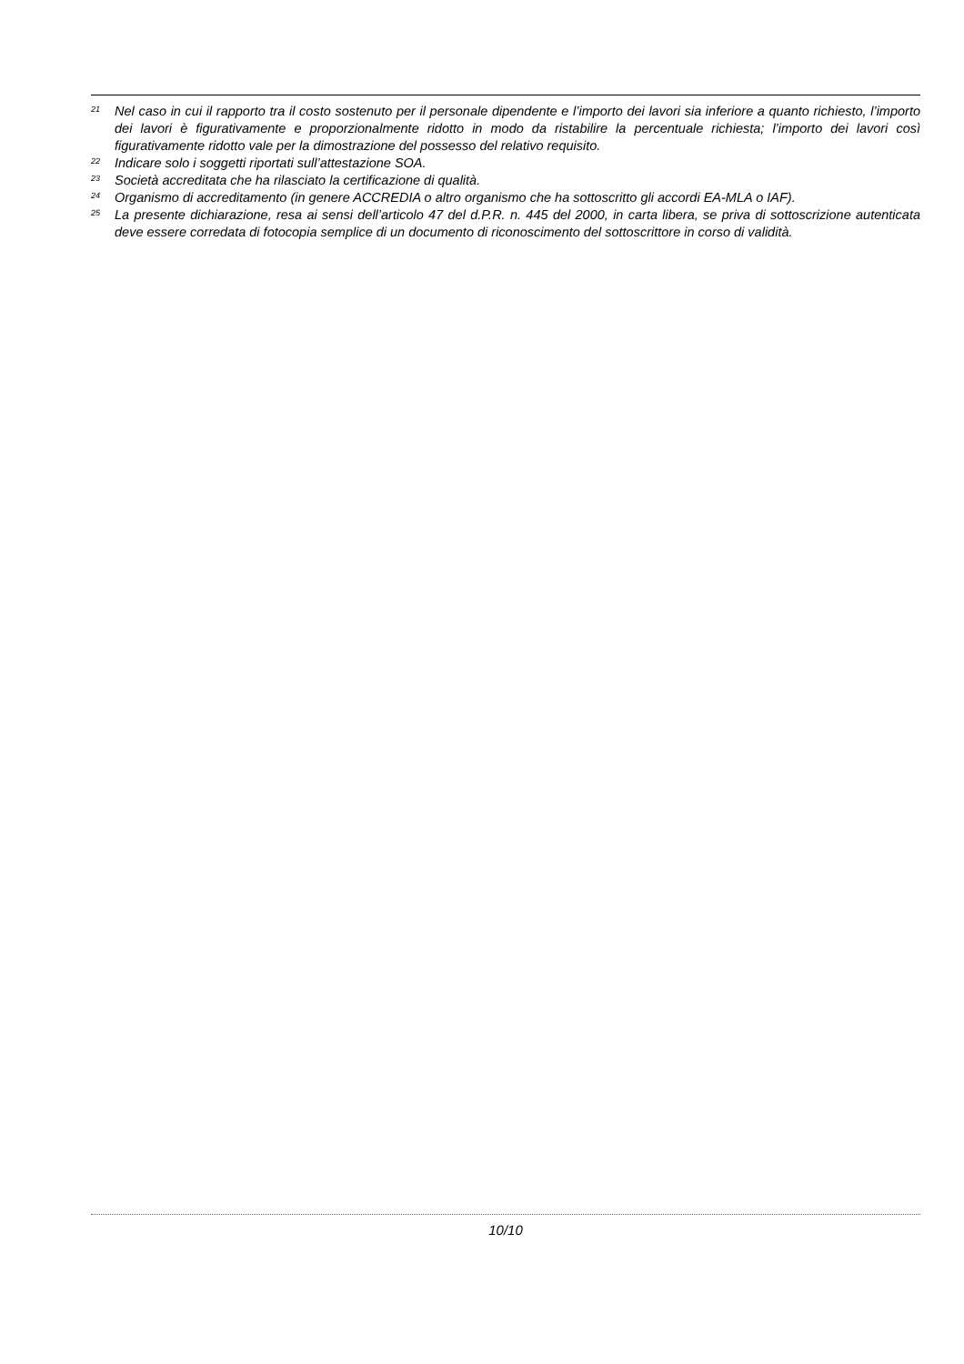<sup>21</sup> Nel caso in cui il rapporto tra il costo sostenuto per il personale dipendente e l’importo dei lavori sia inferiore a quanto richiesto, l’importo dei lavori è figurativamente e proporzionalmente ridotto in modo da ristabilire la percentuale richiesta; l’importo dei lavori così figurativamente ridotto vale per la dimostrazione del possesso del relativo requisito.
<sup>22</sup> Indicare solo i soggetti riportati sull’attestazione SOA.
<sup>23</sup> Società accreditata che ha rilasciato la certificazione di qualità.
<sup>24</sup> Organismo di accreditamento (in genere ACCREDIA o altro organismo che ha sottoscritto gli accordi EA-MLA o IAF).
<sup>25</sup> La presente dichiarazione, resa ai sensi dell’articolo 47 del d.P.R. n. 445 del 2000, in carta libera, se priva di sottoscrizione autenticata deve essere corredata di fotocopia semplice di un documento di riconoscimento del sottoscrittore in corso di validità.
10/10